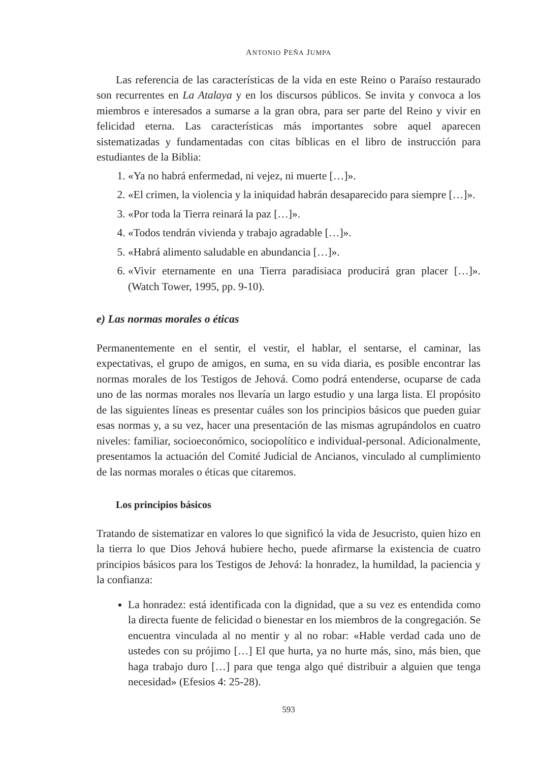ANTONIO PEÑA JUMPA
Las referencia de las características de la vida en este Reino o Paraíso restaurado son recurrentes en La Atalaya y en los discursos públicos. Se invita y convoca a los miembros e interesados a sumarse a la gran obra, para ser parte del Reino y vivir en felicidad eterna. Las características más importantes sobre aquel aparecen sistematizadas y fundamentadas con citas bíblicas en el libro de instrucción para estudiantes de la Biblia:
1. «Ya no habrá enfermedad, ni vejez, ni muerte […]».
2. «El crimen, la violencia y la iniquidad habrán desaparecido para siempre […]».
3. «Por toda la Tierra reinará la paz […]».
4. «Todos tendrán vivienda y trabajo agradable […]».
5. «Habrá alimento saludable en abundancia […]».
6. «Vivir eternamente en una Tierra paradisiaca producirá gran placer […]». (Watch Tower, 1995, pp. 9-10).
e) Las normas morales o éticas
Permanentemente en el sentir, el vestir, el hablar, el sentarse, el caminar, las expectativas, el grupo de amigos, en suma, en su vida diaria, es posible encontrar las normas morales de los Testigos de Jehová. Como podrá entenderse, ocuparse de cada uno de las normas morales nos llevaría un largo estudio y una larga lista. El propósito de las siguientes líneas es presentar cuáles son los principios básicos que pueden guiar esas normas y, a su vez, hacer una presentación de las mismas agrupándolos en cuatro niveles: familiar, socioeconómico, sociopolítico e individual-personal. Adicionalmente, presentamos la actuación del Comité Judicial de Ancianos, vinculado al cumplimiento de las normas morales o éticas que citaremos.
Los principios básicos
Tratando de sistematizar en valores lo que significó la vida de Jesucristo, quien hizo en la tierra lo que Dios Jehová hubiere hecho, puede afirmarse la existencia de cuatro principios básicos para los Testigos de Jehová: la honradez, la humildad, la paciencia y la confianza:
La honradez: está identificada con la dignidad, que a su vez es entendida como la directa fuente de felicidad o bienestar en los miembros de la congregación. Se encuentra vinculada al no mentir y al no robar: «Hable verdad cada uno de ustedes con su prójimo […] El que hurta, ya no hurte más, sino, más bien, que haga trabajo duro […] para que tenga algo qué distribuir a alguien que tenga necesidad» (Efesios 4: 25-28).
593